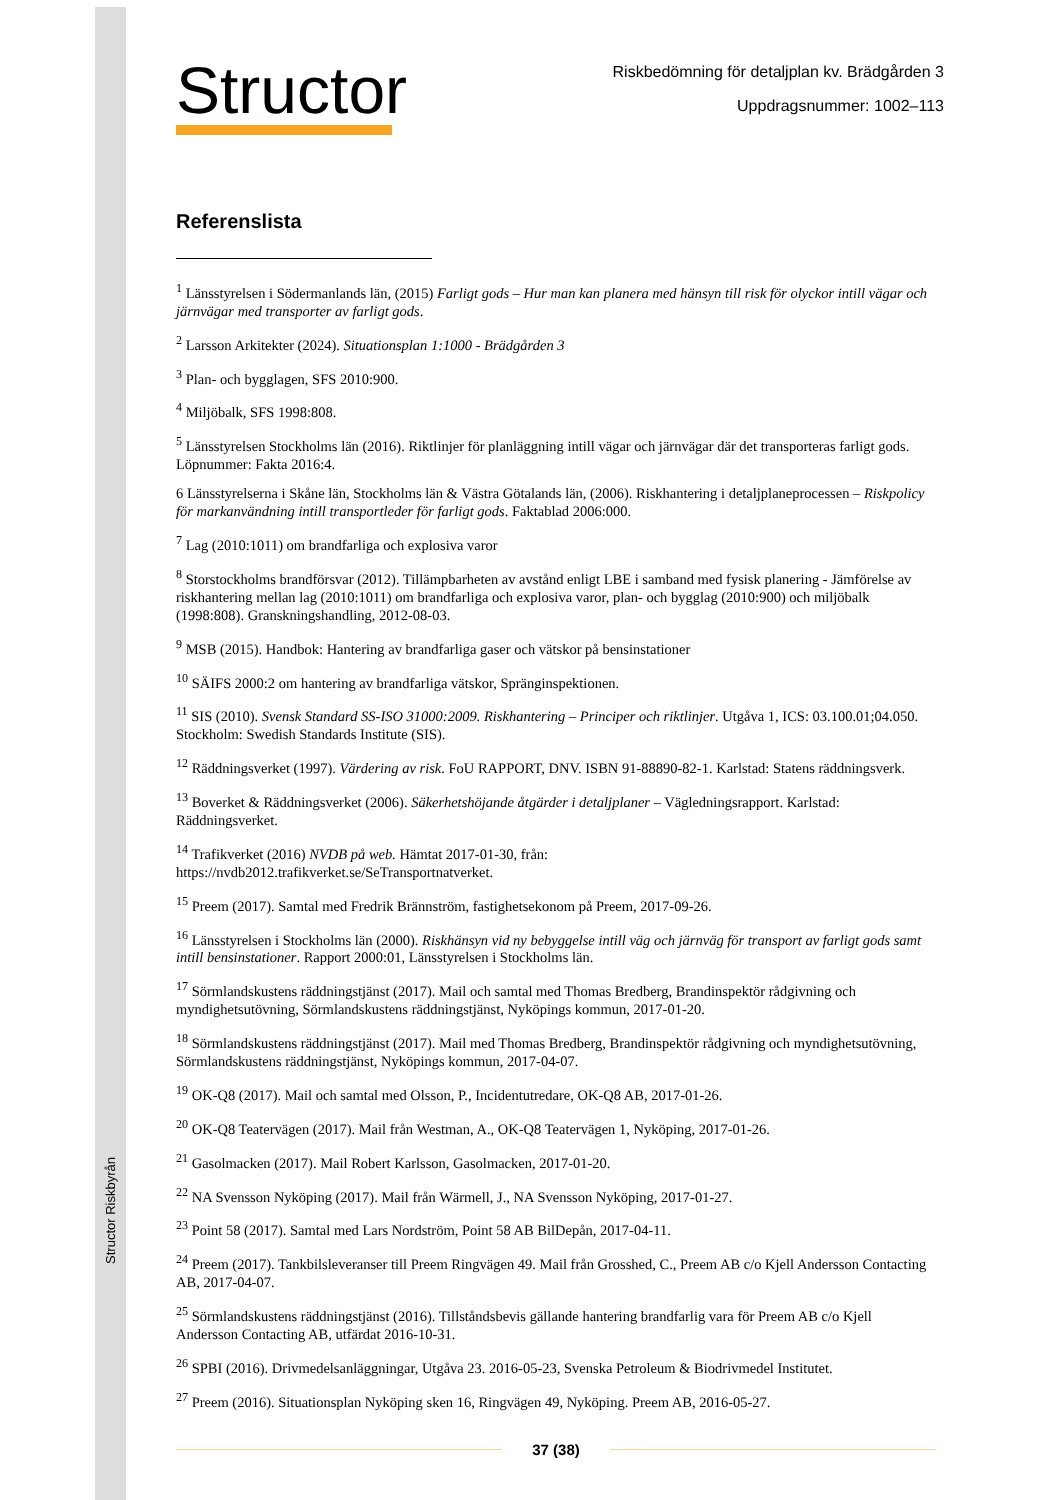Structor Riskbyrån
Structor
Riskbedömning för detaljplan kv. Brädgården 3
Uppdragsnummer: 1002–113
Referenslista
<sup>1</sup> Länsstyrelsen i Södermanlands län, (2015) Farligt gods – Hur man kan planera med hänsyn till risk för olyckor intill vägar och järnvägar med transporter av farligt gods.
<sup>2</sup> Larsson Arkitekter (2024). Situationsplan 1:1000 - Brädgården 3
<sup>3</sup> Plan- och bygglagen, SFS 2010:900.
<sup>4</sup> Miljöbalk, SFS 1998:808.
<sup>5</sup> Länsstyrelsen Stockholms län (2016). Riktlinjer för planläggning intill vägar och järnvägar där det transporteras farligt gods. Löpnummer: Fakta 2016:4.
6 Länsstyrelserna i Skåne län, Stockholms län & Västra Götalands län, (2006). Riskhantering i detaljplaneprocessen – Riskpolicy för markanvändning intill transportleder för farligt gods. Faktablad 2006:000.
<sup>7</sup> Lag (2010:1011) om brandfarliga och explosiva varor
<sup>8</sup> Storstockholms brandförsvar (2012). Tillämpbarheten av avstånd enligt LBE i samband med fysisk planering - Jämförelse av riskhantering mellan lag (2010:1011) om brandfarliga och explosiva varor, plan- och bygglag (2010:900) och miljöbalk (1998:808). Granskningshandling, 2012-08-03.
<sup>9</sup> MSB (2015). Handbok: Hantering av brandfarliga gaser och vätskor på bensinstationer
<sup>10</sup> SÄIFS 2000:2 om hantering av brandfarliga vätskor, Spränginspektionen.
<sup>11</sup> SIS (2010). Svensk Standard SS-ISO 31000:2009. Riskhantering – Principer och riktlinjer. Utgåva 1, ICS: 03.100.01;04.050. Stockholm: Swedish Standards Institute (SIS).
<sup>12</sup> Räddningsverket (1997). Värdering av risk. FoU RAPPORT, DNV. ISBN 91-88890-82-1. Karlstad: Statens räddningsverk.
<sup>13</sup> Boverket & Räddningsverket (2006). Säkerhetshöjande åtgärder i detaljplaner – Vägledningsrapport. Karlstad: Räddningsverket.
<sup>14</sup> Trafikverket (2016) NVDB på web. Hämtat 2017-01-30, från:
https://nvdb2012.trafikverket.se/SeTransportnatverket.
<sup>15</sup> Preem (2017). Samtal med Fredrik Brännström, fastighetsekonom på Preem, 2017-09-26.
<sup>16</sup> Länsstyrelsen i Stockholms län (2000). Riskhänsyn vid ny bebyggelse intill väg och järnväg för transport av farligt gods samt intill bensinstationer. Rapport 2000:01, Länsstyrelsen i Stockholms län.
<sup>17</sup> Sörmlandskustens räddningstjänst (2017). Mail och samtal med Thomas Bredberg, Brandinspektör rådgivning och myndighetsutövning, Sörmlandskustens räddningstjänst, Nyköpings kommun, 2017-01-20.
<sup>18</sup> Sörmlandskustens räddningstjänst (2017). Mail med Thomas Bredberg, Brandinspektör rådgivning och myndighetsutövning, Sörmlandskustens räddningstjänst, Nyköpings kommun, 2017-04-07.
<sup>19</sup> OK-Q8 (2017). Mail och samtal med Olsson, P., Incidentutredare, OK-Q8 AB, 2017-01-26.
<sup>20</sup> OK-Q8 Teatervägen (2017). Mail från Westman, A., OK-Q8 Teatervägen 1, Nyköping, 2017-01-26.
<sup>21</sup> Gasolmacken (2017). Mail Robert Karlsson, Gasolmacken, 2017-01-20.
<sup>22</sup> NA Svensson Nyköping (2017). Mail från Wärmell, J., NA Svensson Nyköping, 2017-01-27.
<sup>23</sup> Point 58 (2017). Samtal med Lars Nordström, Point 58 AB BilDepån, 2017-04-11.
<sup>24</sup> Preem (2017). Tankbilsleveranser till Preem Ringvägen 49. Mail från Grosshed, C., Preem AB c/o Kjell Andersson Contacting AB, 2017-04-07.
<sup>25</sup> Sörmlandskustens räddningstjänst (2016). Tillståndsbevis gällande hantering brandfarlig vara för Preem AB c/o Kjell Andersson Contacting AB, utfärdat 2016-10-31.
<sup>26</sup> SPBI (2016). Drivmedelsanläggningar, Utgåva 23. 2016-05-23, Svenska Petroleum & Biodrivmedel Institutet.
<sup>27</sup> Preem (2016). Situationsplan Nyköping sken 16, Ringvägen 49, Nyköping. Preem AB, 2016-05-27.
37 (38)